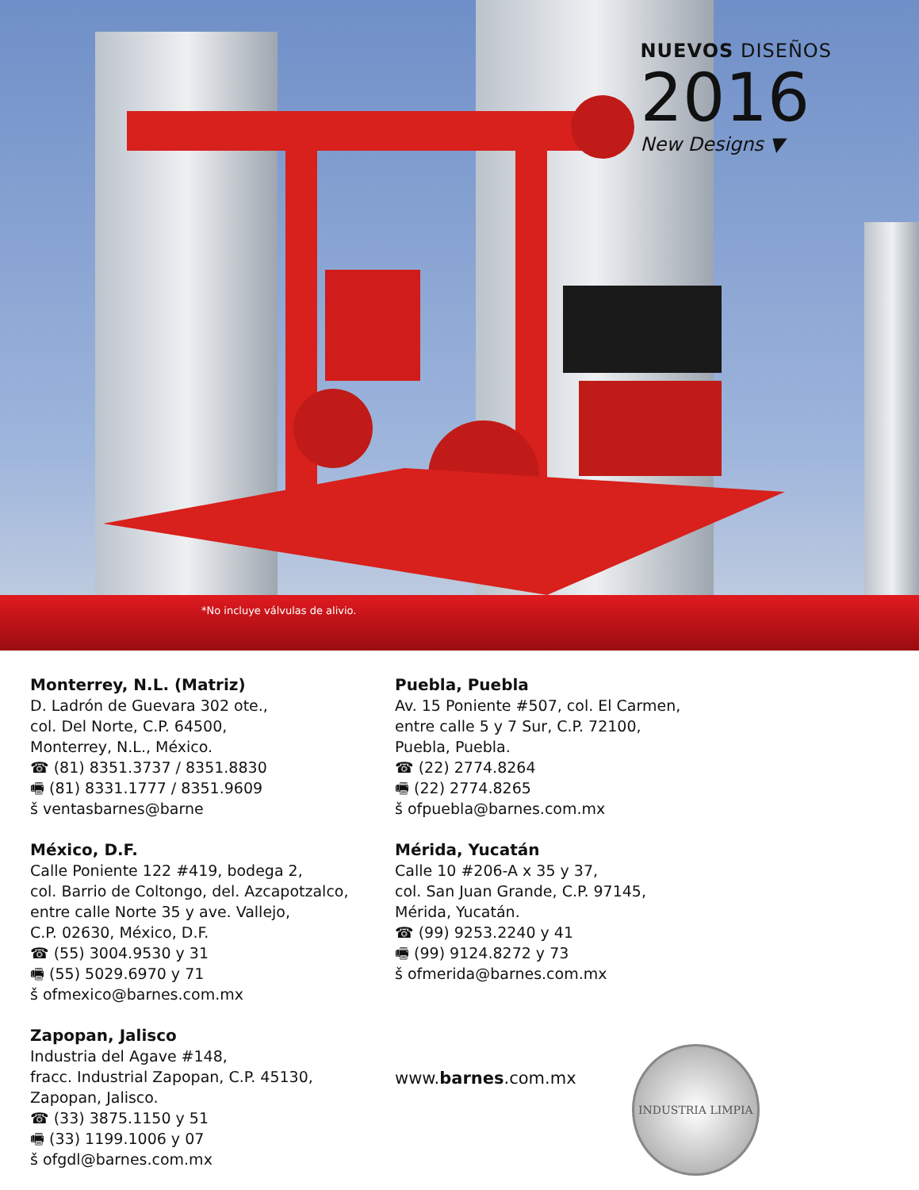NUEVOS DISEÑOS
2016
New Designs ▼
*No incluye válvulas de alivio.
Monterrey, N.L. (Matriz)
D. Ladrón de Guevara 302 ote.,
col. Del Norte, C.P. 64500,
Monterrey, N.L., México.
☎ (81) 8351.3737 / 8351.8830
🖷 (81) 8331.1777 / 8351.9609
š ventasbarnes@barne
México, D.F.
Calle Poniente 122 #419, bodega 2,
col. Barrio de Coltongo, del. Azcapotzalco,
entre calle Norte 35 y ave. Vallejo,
C.P. 02630, México, D.F.
☎ (55) 3004.9530 y 31
🖷 (55) 5029.6970 y 71
š ofmexico@barnes.com.mx
Zapopan, Jalisco
Industria del Agave #148,
fracc. Industrial Zapopan, C.P. 45130,
Zapopan, Jalisco.
☎ (33) 3875.1150 y 51
🖷 (33) 1199.1006 y 07
š ofgdl@barnes.com.mx
Puebla, Puebla
Av. 15 Poniente #507, col. El Carmen,
entre calle 5 y 7 Sur, C.P. 72100,
Puebla, Puebla.
☎ (22) 2774.8264
🖷 (22) 2774.8265
š ofpuebla@barnes.com.mx
Mérida, Yucatán
Calle 10 #206-A x 35 y 37,
col. San Juan Grande, C.P. 97145,
Mérida, Yucatán.
☎ (99) 9253.2240 y 41
🖷 (99) 9124.8272 y 73
š ofmerida@barnes.com.mx
www.barnes.com.mx
INDUSTRIA LIMPIA